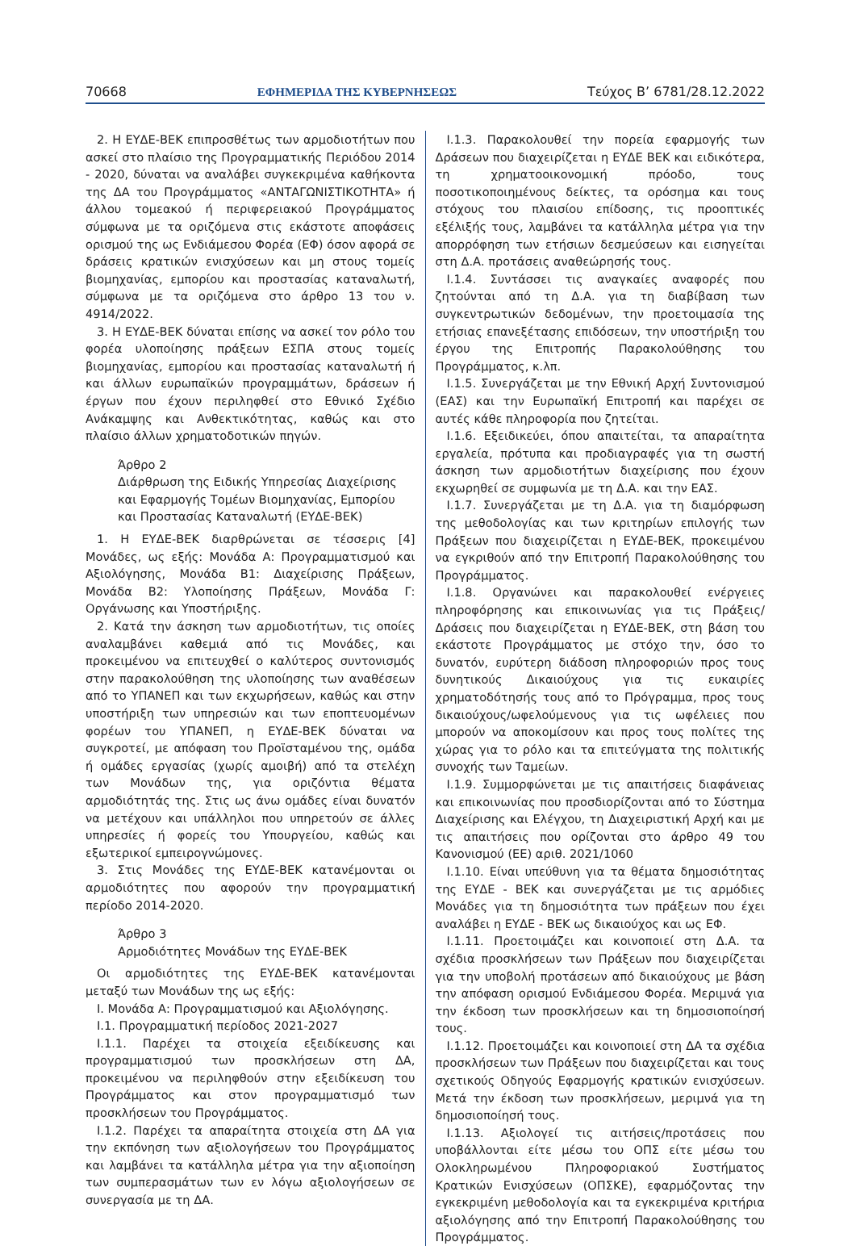70668 ΕΦΗΜΕΡΙΔΑ ΤΗΣ ΚΥΒΕΡΝΗΣΕΩΣ Τεύχος B’ 6781/28.12.2022
2. Η ΕΥΔΕ-ΒΕΚ επιπροσθέτως των αρμοδιοτήτων που ασκεί στο πλαίσιο της Προγραμματικής Περιόδου 2014 - 2020, δύναται να αναλάβει συγκεκριμένα καθήκοντα της ΔΑ του Προγράμματος «ΑΝΤΑΓΩΝΙΣΤΙΚΟΤΗΤΑ» ή άλλου τομεακού ή περιφερειακού Προγράμματος σύμφωνα με τα οριζόμενα στις εκάστοτε αποφάσεις ορισμού της ως Ενδιάμεσου Φορέα (ΕΦ) όσον αφορά σε δράσεις κρατικών ενισχύσεων και μη στους τομείς βιομηχανίας, εμπορίου και προστασίας καταναλωτή, σύμφωνα με τα οριζόμενα στο άρθρο 13 του ν. 4914/2022.
3. Η ΕΥΔΕ-ΒΕΚ δύναται επίσης να ασκεί τον ρόλο του φορέα υλοποίησης πράξεων ΕΣΠΑ στους τομείς βιομηχανίας, εμπορίου και προστασίας καταναλωτή ή και άλλων ευρωπαϊκών προγραμμάτων, δράσεων ή έργων που έχουν περιληφθεί στο Εθνικό Σχέδιο Ανάκαμψης και Ανθεκτικότητας, καθώς και στο πλαίσιο άλλων χρηματοδοτικών πηγών.
Άρθρο 2
Διάρθρωση της Ειδικής Υπηρεσίας Διαχείρισης και Εφαρμογής Τομέων Βιομηχανίας, Εμπορίου και Προστασίας Καταναλωτή (ΕΥΔΕ-ΒΕΚ)
1. Η ΕΥΔΕ-ΒΕΚ διαρθρώνεται σε τέσσερις [4] Μονάδες, ως εξής: Μονάδα Α: Προγραμματισμού και Αξιολόγησης, Μονάδα Β1: Διαχείρισης Πράξεων, Μονάδα Β2: Υλοποίησης Πράξεων, Μονάδα Γ: Οργάνωσης και Υποστήριξης.
2. Κατά την άσκηση των αρμοδιοτήτων, τις οποίες αναλαμβάνει καθεμιά από τις Μονάδες, και προκειμένου να επιτευχθεί ο καλύτερος συντονισμός στην παρακολούθηση της υλοποίησης των αναθέσεων από το ΥΠΑΝΕΠ και των εκχωρήσεων, καθώς και στην υποστήριξη των υπηρεσιών και των εποπτευομένων φορέων του ΥΠΑΝΕΠ, η ΕΥΔΕ-ΒΕΚ δύναται να συγκροτεί, με απόφαση του Προϊσταμένου της, ομάδα ή ομάδες εργασίας (χωρίς αμοιβή) από τα στελέχη των Μονάδων της, για οριζόντια θέματα αρμοδιότητάς της. Στις ως άνω ομάδες είναι δυνατόν να μετέχουν και υπάλληλοι που υπηρετούν σε άλλες υπηρεσίες ή φορείς του Υπουργείου, καθώς και εξωτερικοί εμπειρογνώμονες.
3. Στις Μονάδες της ΕΥΔΕ-ΒΕΚ κατανέμονται οι αρμοδιότητες που αφορούν την προγραμματική περίοδο 2014-2020.
Άρθρο 3
Αρμοδιότητες Μονάδων της ΕΥΔΕ-ΒΕΚ
Οι αρμοδιότητες της ΕΥΔΕ-ΒΕΚ κατανέμονται μεταξύ των Μονάδων της ως εξής:
Ι. Μονάδα Α: Προγραμματισμού και Αξιολόγησης.
Ι.1. Προγραμματική περίοδος 2021-2027
Ι.1.1. Παρέχει τα στοιχεία εξειδίκευσης και προγραμματισμού των προσκλήσεων στη ΔΑ, προκειμένου να περιληφθούν στην εξειδίκευση του Προγράμματος και στον προγραμματισμό των προσκλήσεων του Προγράμματος.
Ι.1.2. Παρέχει τα απαραίτητα στοιχεία στη ΔΑ για την εκπόνηση των αξιολογήσεων του Προγράμματος και λαμβάνει τα κατάλληλα μέτρα για την αξιοποίηση των συμπερασμάτων των εν λόγω αξιολογήσεων σε συνεργασία με τη ΔΑ.
Ι.1.3. Παρακολουθεί την πορεία εφαρμογής των Δράσεων που διαχειρίζεται η ΕΥΔΕ ΒΕΚ και ειδικότερα, τη χρηματοοικονομική πρόοδο, τους ποσοτικοποιημένους δείκτες, τα ορόσημα και τους στόχους του πλαισίου επίδοσης, τις προοπτικές εξέλιξής τους, λαμβάνει τα κατάλληλα μέτρα για την απορρόφηση των ετήσιων δεσμεύσεων και εισηγείται στη Δ.Α. προτάσεις αναθεώρησής τους.
Ι.1.4. Συντάσσει τις αναγκαίες αναφορές που ζητούνται από τη Δ.Α. για τη διαβίβαση των συγκεντρωτικών δεδομένων, την προετοιμασία της ετήσιας επανεξέτασης επιδόσεων, την υποστήριξη του έργου της Επιτροπής Παρακολούθησης του Προγράμματος, κ.λπ.
Ι.1.5. Συνεργάζεται με την Εθνική Αρχή Συντονισμού (ΕΑΣ) και την Ευρωπαϊκή Επιτροπή και παρέχει σε αυτές κάθε πληροφορία που ζητείται.
Ι.1.6. Εξειδικεύει, όπου απαιτείται, τα απαραίτητα εργαλεία, πρότυπα και προδιαγραφές για τη σωστή άσκηση των αρμοδιοτήτων διαχείρισης που έχουν εκχωρηθεί σε συμφωνία με τη Δ.Α. και την ΕΑΣ.
Ι.1.7. Συνεργάζεται με τη Δ.Α. για τη διαμόρφωση της μεθοδολογίας και των κριτηρίων επιλογής των Πράξεων που διαχειρίζεται η ΕΥΔΕ-ΒΕΚ, προκειμένου να εγκριθούν από την Επιτροπή Παρακολούθησης του Προγράμματος.
Ι.1.8. Οργανώνει και παρακολουθεί ενέργειες πληροφόρησης και επικοινωνίας για τις Πράξεις/Δράσεις που διαχειρίζεται η ΕΥΔΕ-ΒΕΚ, στη βάση του εκάστοτε Προγράμματος με στόχο την, όσο το δυνατόν, ευρύτερη διάδοση πληροφοριών προς τους δυνητικούς Δικαιούχους για τις ευκαιρίες χρηματοδότησής τους από το Πρόγραμμα, προς τους δικαιούχους/ωφελούμενους για τις ωφέλειες που μπορούν να αποκομίσουν και προς τους πολίτες της χώρας για το ρόλο και τα επιτεύγματα της πολιτικής συνοχής των Ταμείων.
Ι.1.9. Συμμορφώνεται με τις απαιτήσεις διαφάνειας και επικοινωνίας που προσδιορίζονται από το Σύστημα Διαχείρισης και Ελέγχου, τη Διαχειριστική Αρχή και με τις απαιτήσεις που ορίζονται στο άρθρο 49 του Κανονισμού (ΕΕ) αριθ. 2021/1060
Ι.1.10. Είναι υπεύθυνη για τα θέματα δημοσιότητας της ΕΥΔΕ - ΒΕΚ και συνεργάζεται με τις αρμόδιες Μονάδες για τη δημοσιότητα των πράξεων που έχει αναλάβει η ΕΥΔΕ - ΒΕΚ ως δικαιούχος και ως ΕΦ.
Ι.1.11. Προετοιμάζει και κοινοποιεί στη Δ.Α. τα σχέδια προσκλήσεων των Πράξεων που διαχειρίζεται για την υποβολή προτάσεων από δικαιούχους με βάση την απόφαση ορισμού Ενδιάμεσου Φορέα. Μεριμνά για την έκδοση των προσκλήσεων και τη δημοσιοποίησή τους.
Ι.1.12. Προετοιμάζει και κοινοποιεί στη ΔΑ τα σχέδια προσκλήσεων των Πράξεων που διαχειρίζεται και τους σχετικούς Οδηγούς Εφαρμογής κρατικών ενισχύσεων. Μετά την έκδοση των προσκλήσεων, μεριμνά για τη δημοσιοποίησή τους.
Ι.1.13. Αξιολογεί τις αιτήσεις/προτάσεις που υποβάλλονται είτε μέσω του ΟΠΣ είτε μέσω του Ολοκληρωμένου Πληροφοριακού Συστήματος Κρατικών Ενισχύσεων (ΟΠΣΚΕ), εφαρμόζοντας την εγκεκριμένη μεθοδολογία και τα εγκεκριμένα κριτήρια αξιολόγησης από την Επιτροπή Παρακολούθησης του Προγράμματος.